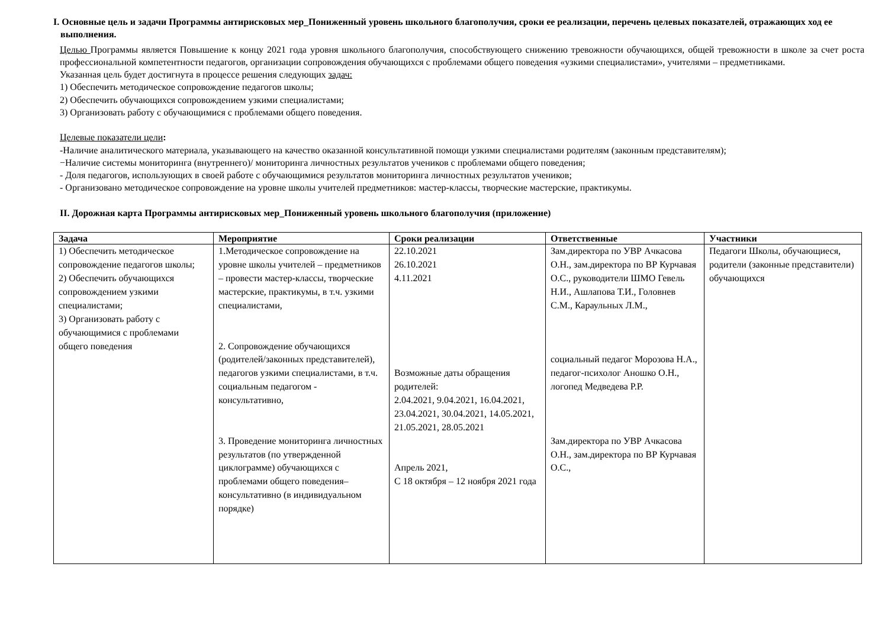I. Основные цель и задачи Программы антирисковых мер_Пониженный уровень школьного благополучия, сроки ее реализации, перечень целевых показателей, отражающих ход ее выполнения.
Целью Программы является Повышение к концу 2021 года уровня школьного благополучия, способствующего снижению тревожности обучающихся, общей тревожности в школе за счет роста профессиональной компетентности педагогов, организации сопровождения обучающихся с проблемами общего поведения «узкими специалистами», учителями – предметниками.
Указанная цель будет достигнута в процессе решения следующих задач:
1) Обеспечить методическое сопровождение педагогов школы;
2) Обеспечить обучающихся сопровождением узкими специалистами;
3) Организовать работу с обучающимися с проблемами общего поведения.
Целевые показатели цели:
-Наличие аналитического материала, указывающего на качество оказанной консультативной помощи узкими специалистами родителям (законным представителям);
−Наличие системы мониторинга (внутреннего)/ мониторинга личностных результатов учеников с проблемами общего поведения;
- Доля педагогов, использующих в своей работе с обучающимися результатов мониторинга личностных результатов учеников;
- Организовано методическое сопровождение на уровне школы учителей предметников: мастер-классы, творческие мастерские, практикумы.
II. Дорожная карта Программы антирисковых мер_Пониженный уровень школьного благополучия (приложение)
| Задача | Мероприятие | Сроки реализации | Ответственные | Участники |
| --- | --- | --- | --- | --- |
| 1) Обеспечить методическое сопровождение педагогов школы; 2) Обеспечить обучающихся сопровождением узкими специалистами; 3) Организовать работу с обучающимися с проблемами общего поведения | 1.Методическое сопровождение на уровне школы учителей – предметников – провести мастер-классы, творческие мастерские, практикумы, в т.ч. узкими специалистами, 2. Сопровождение обучающихся (родителей/законных представителей), педагогов узкими специалистами, в т.ч. социальным педагогом - консультативно, 3. Проведение мониторинга личностных результатов (по утвержденной циклограмме) обучающихся с проблемами общего поведения– консультативно (в индивидуальном порядке) | 22.10.2021 26.10.2021 4.11.2021 Возможные даты обращения родителей: 2.04.2021, 9.04.2021, 16.04.2021, 23.04.2021, 30.04.2021, 14.05.2021, 21.05.2021, 28.05.2021 Апрель 2021, С 18 октября – 12 ноября 2021 года | Зам.директора по УВР Ачкасова О.Н., зам.директора по ВР Курчавая О.С., руководители ШМО Гевель Н.И., Ашлапова Т.И., Головнев С.М., Караульных Л.М., социальный педагог Морозова Н.А., педагог-психолог Аношко О.Н., логопед Медведева Р.Р. Зам.директора по УВР Ачкасова О.Н., зам.директора по ВР Курчавая О.С., | Педагоги Школы, обучающиеся, родители (законные представители) обучающихся |